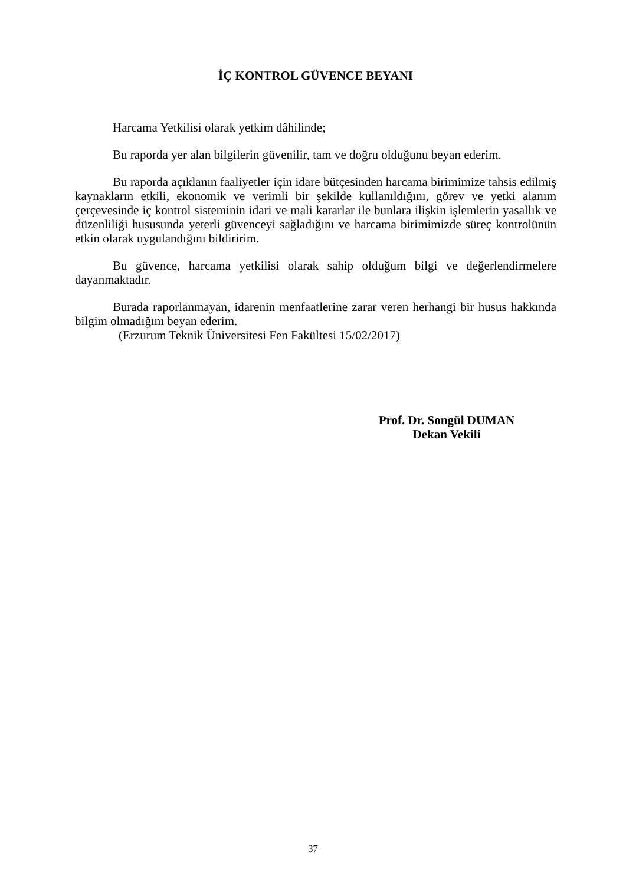İÇ KONTROL GÜVENCE BEYANI
Harcama Yetkilisi olarak yetkim dâhilinde;
Bu raporda yer alan bilgilerin güvenilir, tam ve doğru olduğunu beyan ederim.
Bu raporda açıklanın faaliyetler için idare bütçesinden harcama birimimize tahsis edilmiş kaynakların etkili, ekonomik ve verimli bir şekilde kullanıldığını, görev ve yetki alanım çerçevesinde iç kontrol sisteminin idari ve mali kararlar ile bunlara ilişkin işlemlerin yasallık ve düzenliliği hususunda yeterli güvenceyi sağladığını ve harcama birimimizde süreç kontrolünün etkin olarak uygulandığını bildiririm.
Bu güvence, harcama yetkilisi olarak sahip olduğum bilgi ve değerlendirmelere dayanmaktadır.
Burada raporlanmayan, idarenin menfaatlerine zarar veren herhangi bir husus hakkında bilgim olmadığını beyan ederim.
(Erzurum Teknik Üniversitesi Fen Fakültesi 15/02/2017)
Prof. Dr. Songül DUMAN
Dekan Vekili
37